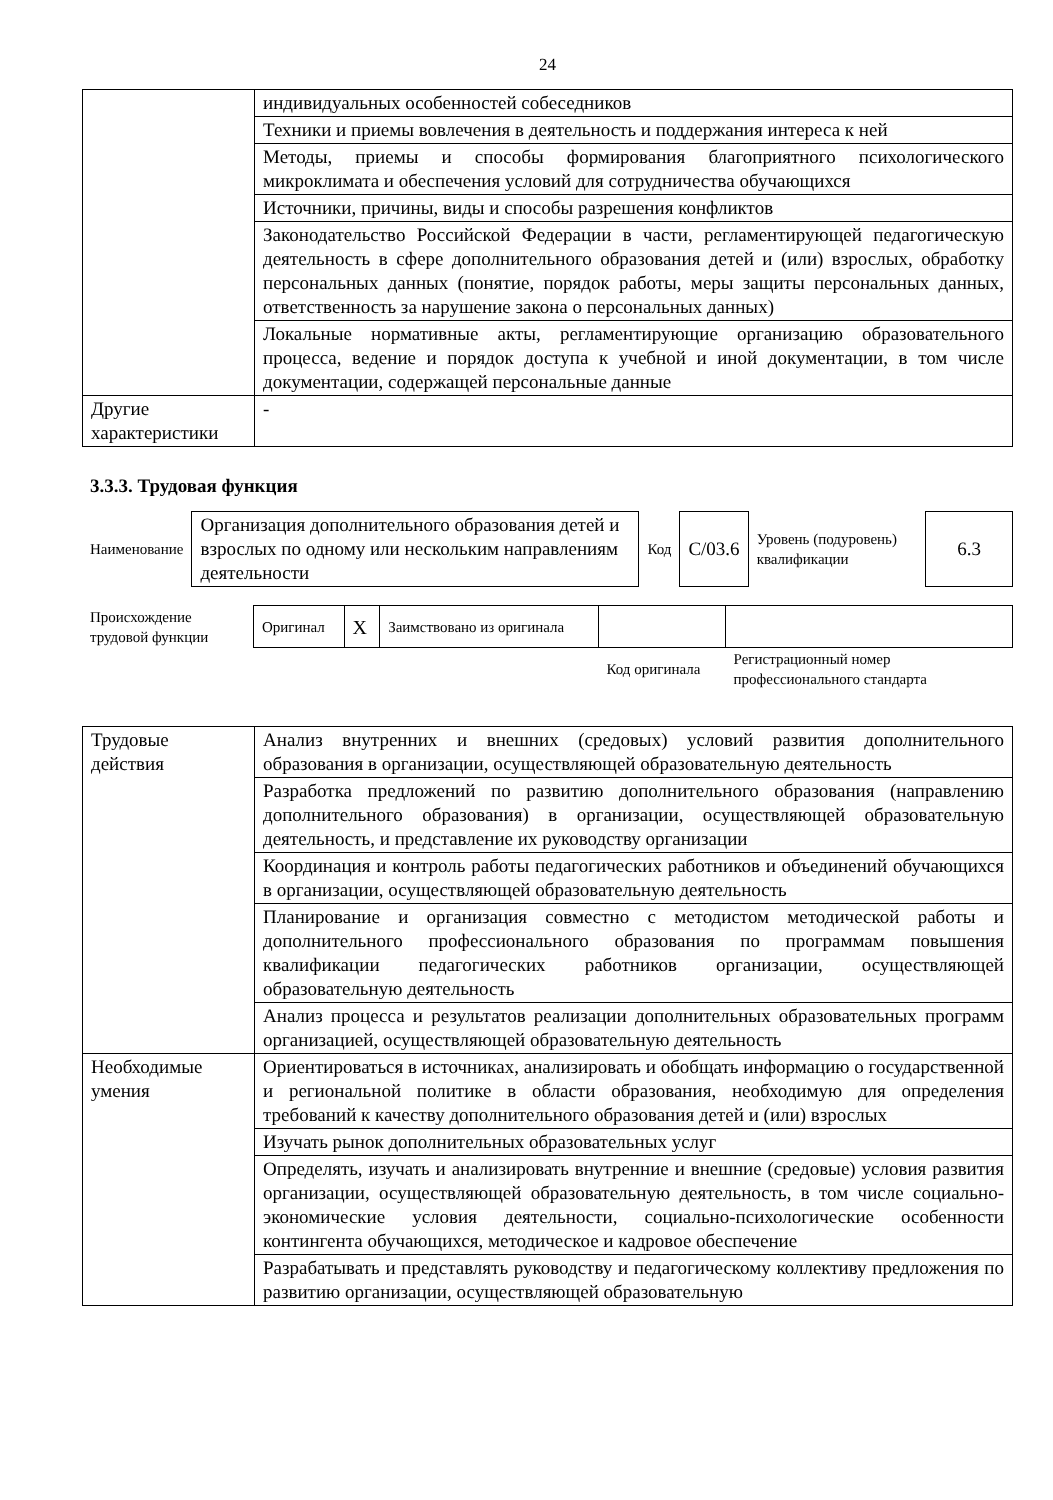24
| | индивидуальных особенностей собеседников |
| | Техники и приемы вовлечения в деятельность и поддержания интереса к ней |
| | Методы, приемы и способы формирования благоприятного психологического микроклимата и обеспечения условий для сотрудничества обучающихся |
| | Источники, причины, виды и способы разрешения конфликтов |
| | Законодательство Российской Федерации в части, регламентирующей педагогическую деятельность в сфере дополнительного образования детей и (или) взрослых, обработку персональных данных (понятие, порядок работы, меры защиты персональных данных, ответственность за нарушение закона о персональных данных) |
| | Локальные нормативные акты, регламентирующие организацию образовательного процесса, ведение и порядок доступа к учебной и иной документации, в том числе документации, содержащей персональные данные |
| Другие характеристики | - |
3.3.3. Трудовая функция
| Наименование | Организация дополнительного образования детей и взрослых по одному или нескольким направлениям деятельности | Код | С/03.6 | Уровень (подуровень) квалификации | 6.3 |
| Происхождение трудовой функции | Оригинал | X | Заимствовано из оригинала | | |
| | | | | Код оригинала | Регистрационный номер профессионального стандарта |
| Трудовые действия | Анализ внутренних и внешних (средовых) условий развития дополнительного образования в организации, осуществляющей образовательную деятельность |
| | Разработка предложений по развитию дополнительного образования (направлению дополнительного образования) в организации, осуществляющей образовательную деятельность, и представление их руководству организации |
| | Координация и контроль работы педагогических работников и объединений обучающихся в организации, осуществляющей образовательную деятельность |
| | Планирование и организация совместно с методистом методической работы и дополнительного профессионального образования по программам повышения квалификации педагогических работников организации, осуществляющей образовательную деятельность |
| | Анализ процесса и результатов реализации дополнительных образовательных программ организацией, осуществляющей образовательную деятельность |
| Необходимые умения | Ориентироваться в источниках, анализировать и обобщать информацию о государственной и региональной политике в области образования, необходимую для определения требований к качеству дополнительного образования детей и (или) взрослых |
| | Изучать рынок дополнительных образовательных услуг |
| | Определять, изучать и анализировать внутренние и внешние (средовые) условия развития организации, осуществляющей образовательную деятельность, в том числе социально-экономические условия деятельности, социально-психологические особенности контингента обучающихся, методическое и кадровое обеспечение |
| | Разрабатывать и представлять руководству и педагогическому коллективу предложения по развитию организации, осуществляющей образовательную |